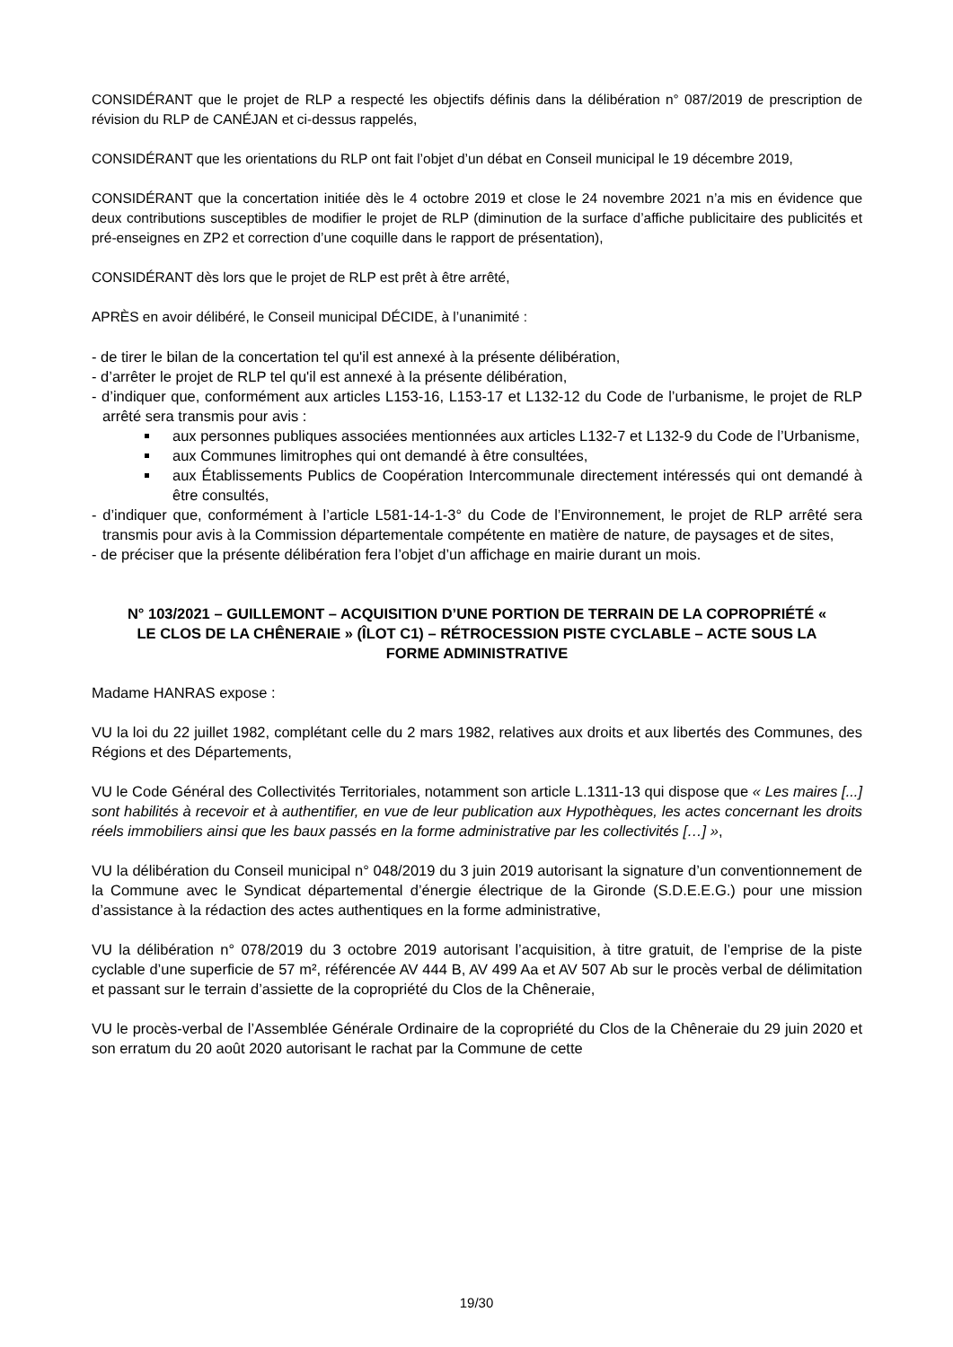CONSIDÉRANT que le projet de RLP a respecté les objectifs définis dans la délibération n° 087/2019 de prescription de révision du RLP de CANÉJAN et ci-dessus rappelés,
CONSIDÉRANT que les orientations du RLP ont fait l’objet d’un débat en Conseil municipal le 19 décembre 2019,
CONSIDÉRANT que la concertation initiée dès le 4 octobre 2019 et close le 24 novembre 2021 n’a mis en évidence que deux contributions susceptibles de modifier le projet de RLP (diminution de la surface d’affiche publicitaire des publicités et pré-enseignes en ZP2 et correction d’une coquille dans le rapport de présentation),
CONSIDÉRANT dès lors que le projet de RLP est prêt à être arrêté,
APRÈS en avoir délibéré, le Conseil municipal DÉCIDE, à l’unanimité :
- de tirer le bilan de la concertation tel qu'il est annexé à la présente délibération,
- d’arrêter le projet de RLP tel qu'il est annexé à la présente délibération,
- d’indiquer que, conformément aux articles L153-16, L153-17 et L132-12 du Code de l’urbanisme, le projet de RLP arrêté sera transmis pour avis :
aux personnes publiques associées mentionnées aux articles L132-7 et L132-9 du Code de l’Urbanisme,
aux Communes limitrophes qui ont demandé à être consultées,
aux Établissements Publics de Coopération Intercommunale directement intéressés qui ont demandé à être consultés,
- d’indiquer que, conformément à l’article L581-14-1-3° du Code de l’Environnement, le projet de RLP arrêté sera transmis pour avis à la Commission départementale compétente en matière de nature, de paysages et de sites,
- de préciser que la présente délibération fera l’objet d’un affichage en mairie durant un mois.
N° 103/2021 – GUILLEMONT – ACQUISITION D’UNE PORTION DE TERRAIN DE LA COPROPRIÉTÉ « LE CLOS DE LA CHÊNERAIE » (ÎLOT C1) – RÉTROCESSION PISTE CYCLABLE – ACTE SOUS LA FORME ADMINISTRATIVE
Madame HANRAS expose :
VU la loi du 22 juillet 1982, complétant celle du 2 mars 1982, relatives aux droits et aux libertés des Communes, des Régions et des Départements,
VU le Code Général des Collectivités Territoriales, notamment son article L.1311-13 qui dispose que « Les maires [...] sont habilités à recevoir et à authentifier, en vue de leur publication aux Hypothèques, les actes concernant les droits réels immobiliers ainsi que les baux passés en la forme administrative par les collectivités […] »,
VU la délibération du Conseil municipal n° 048/2019 du 3 juin 2019 autorisant la signature d’un conventionnement de la Commune avec le Syndicat départemental d’énergie électrique de la Gironde (S.D.E.E.G.) pour une mission d’assistance à la rédaction des actes authentiques en la forme administrative,
VU la délibération n° 078/2019 du 3 octobre 2019 autorisant l’acquisition, à titre gratuit, de l’emprise de la piste cyclable d’une superficie de 57 m², référencée AV 444 B, AV 499 Aa et AV 507 Ab sur le procès verbal de délimitation et passant sur le terrain d’assiette de la copropriété du Clos de la Chêneraie,
VU le procès-verbal de l’Assemblée Générale Ordinaire de la copropriété du Clos de la Chêneraie du 29 juin 2020 et son erratum du 20 août 2020 autorisant le rachat par la Commune de cette
19/30